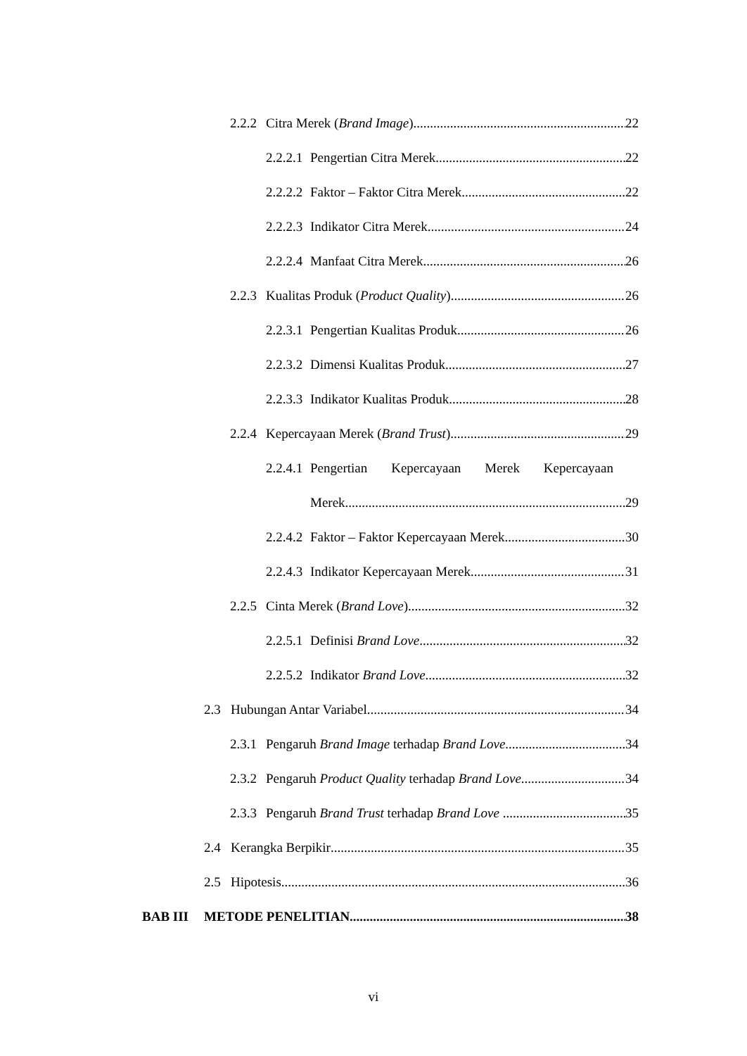2.2.2 Citra Merek (Brand Image) 22
2.2.2.1 Pengertian Citra Merek 22
2.2.2.2 Faktor – Faktor Citra Merek 22
2.2.2.3 Indikator Citra Merek 24
2.2.2.4 Manfaat Citra Merek 26
2.2.3 Kualitas Produk (Product Quality) 26
2.2.3.1 Pengertian Kualitas Produk 26
2.2.3.2 Dimensi Kualitas Produk 27
2.2.3.3 Indikator Kualitas Produk 28
2.2.4 Kepercayaan Merek (Brand Trust) 29
2.2.4.1 Pengertian Kepercayaan Merek Kepercayaan
Merek 29
2.2.4.2 Faktor – Faktor Kepercayaan Merek 30
2.2.4.3 Indikator Kepercayaan Merek 31
2.2.5 Cinta Merek (Brand Love) 32
2.2.5.1 Definisi Brand Love 32
2.2.5.2 Indikator Brand Love 32
2.3 Hubungan Antar Variabel 34
2.3.1 Pengaruh Brand Image terhadap Brand Love 34
2.3.2 Pengaruh Product Quality terhadap Brand Love 34
2.3.3 Pengaruh Brand Trust terhadap Brand Love 35
2.4 Kerangka Berpikir 35
2.5 Hipotesis 36
BAB III METODE PENELITIAN 38
vi